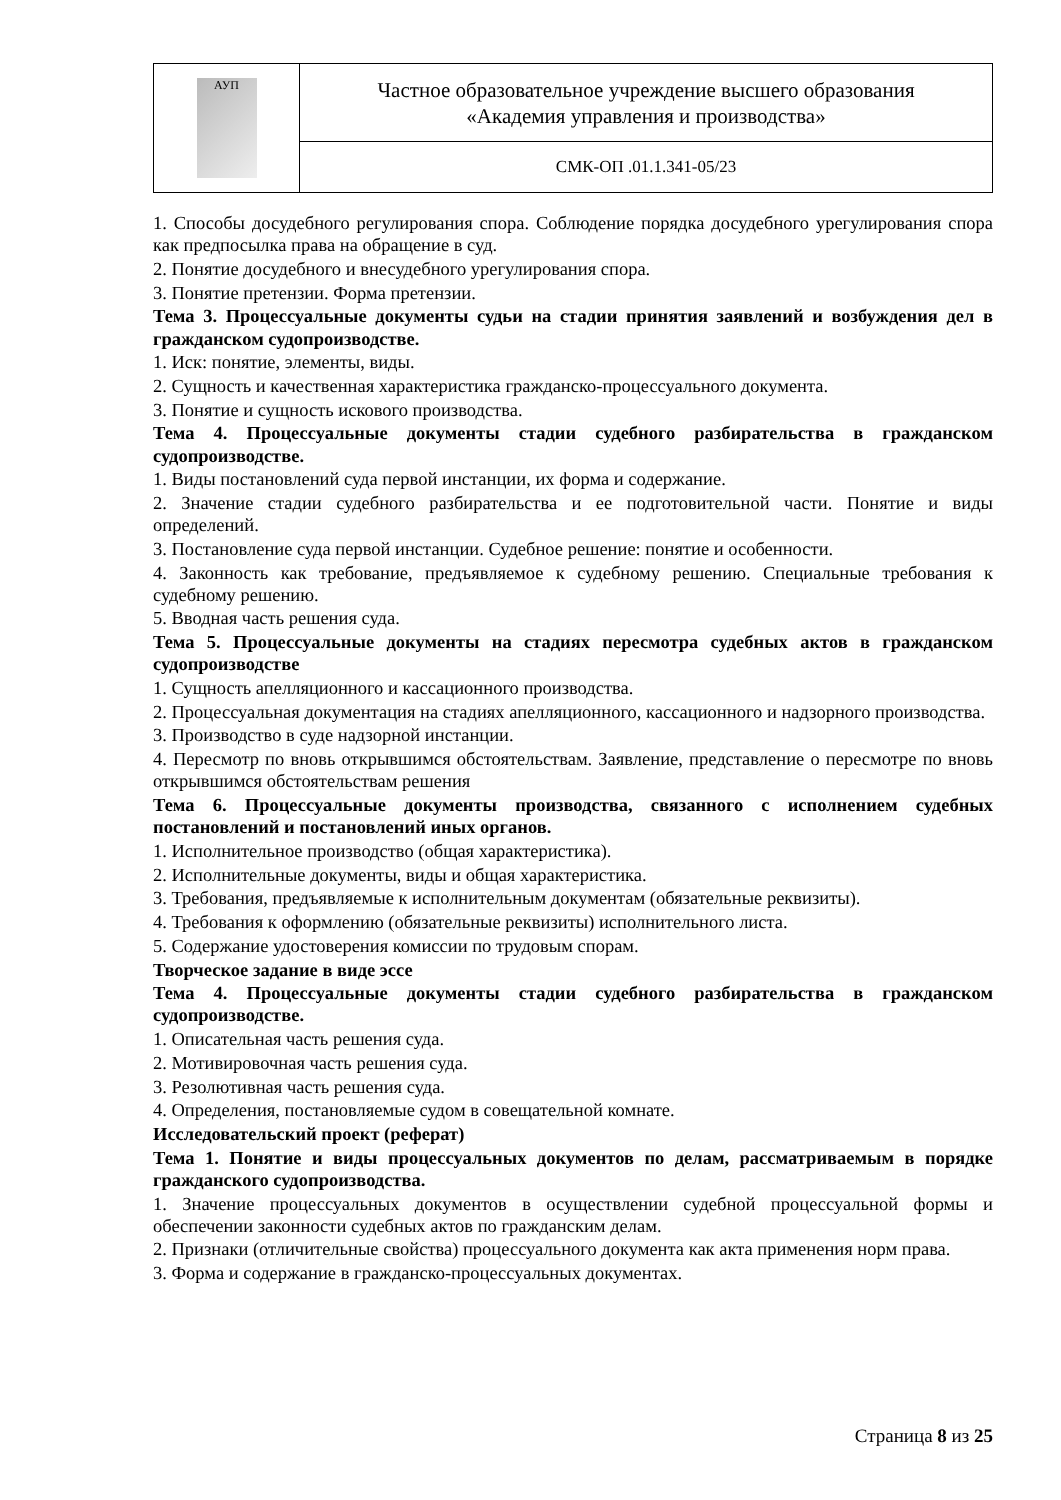| АУП | Частное образовательное учреждение высшего образования «Академия управления и производства» |
| | СМК-ОП .01.1.341-05/23 |
1. Способы досудебного регулирования спора. Соблюдение порядка досудебного урегулирования спора как предпосылка права на обращение в суд.
2. Понятие досудебного и внесудебного урегулирования спора.
3. Понятие претензии. Форма претензии.
Тема 3. Процессуальные документы судьи на стадии принятия заявлений и возбуждения дел в гражданском судопроизводстве.
1. Иск: понятие, элементы, виды.
2. Сущность и качественная характеристика гражданско-процессуального документа.
3. Понятие и сущность искового производства.
Тема 4. Процессуальные документы стадии судебного разбирательства в гражданском судопроизводстве.
1. Виды постановлений суда первой инстанции, их форма и содержание.
2. Значение стадии судебного разбирательства и ее подготовительной части. Понятие и виды определений.
3. Постановление суда первой инстанции. Судебное решение: понятие и особенности.
4. Законность как требование, предъявляемое к судебному решению. Специальные требования к судебному решению.
5. Вводная часть решения суда.
Тема 5. Процессуальные документы на стадиях пересмотра судебных актов в гражданском судопроизводстве
1. Сущность апелляционного и кассационного производства.
2. Процессуальная документация на стадиях апелляционного, кассационного и надзорного производства.
3. Производство в суде надзорной инстанции.
4. Пересмотр по вновь открывшимся обстоятельствам. Заявление, представление о пересмотре по вновь открывшимся обстоятельствам решения
Тема 6. Процессуальные документы производства, связанного с исполнением судебных постановлений и постановлений иных органов.
1. Исполнительное производство (общая характеристика).
2. Исполнительные документы, виды и общая характеристика.
3. Требования, предъявляемые к исполнительным документам (обязательные реквизиты).
4. Требования к оформлению (обязательные реквизиты) исполнительного листа.
5. Содержание удостоверения комиссии по трудовым спорам.
Творческое задание в виде эссе
Тема 4. Процессуальные документы стадии судебного разбирательства в гражданском судопроизводстве.
1. Описательная часть решения суда.
2. Мотивировочная часть решения суда.
3. Резолютивная часть решения суда.
4. Определения, постановляемые судом в совещательной комнате.
Исследовательский проект (реферат)
Тема 1. Понятие и виды процессуальных документов по делам, рассматриваемым в порядке гражданского судопроизводства.
1. Значение процессуальных документов в осуществлении судебной процессуальной формы и обеспечении законности судебных актов по гражданским делам.
2. Признаки (отличительные свойства) процессуального документа как акта применения норм права.
3. Форма и содержание в гражданско-процессуальных документах.
Страница 8 из 25